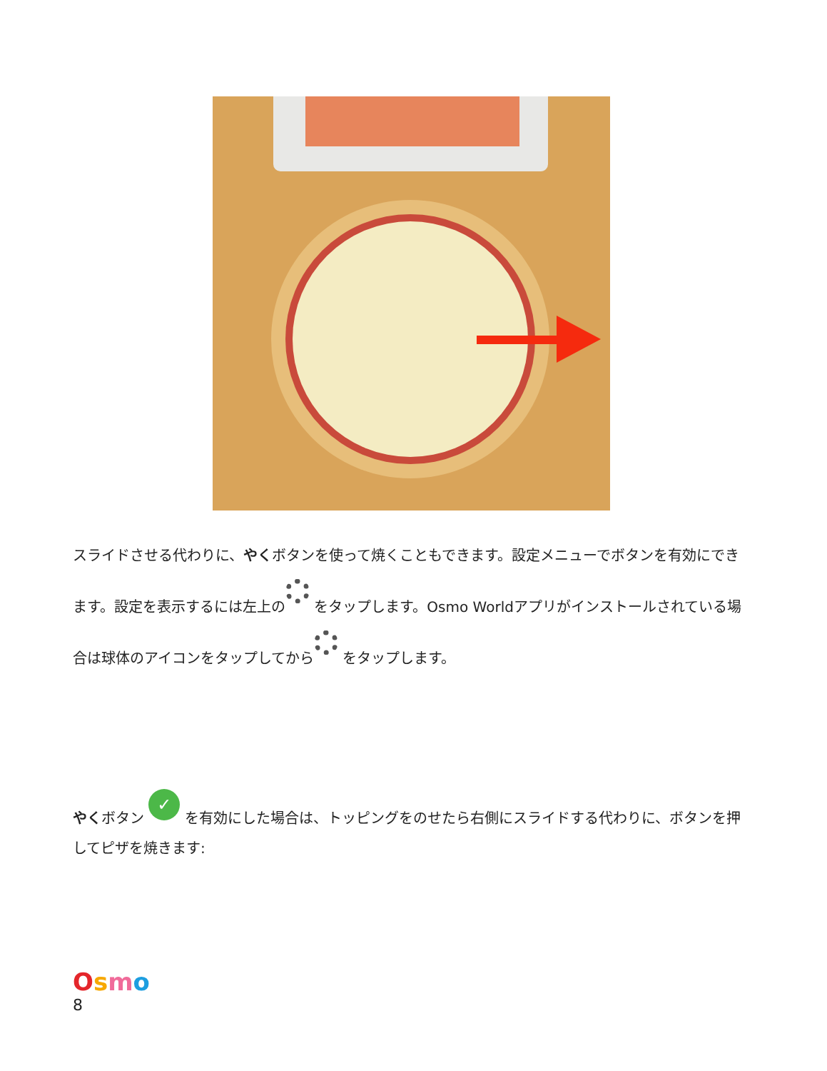スライドさせる代わりに、やくボタンを使って焼くこともできます。設定メニューでボタンを有効にできます。設定を表示するには左上の をタップします。Osmo Worldアプリがインストールされている場合は球体のアイコンをタップしてから をタップします。
やくボタン ✓ を有効にした場合は、トッピングをのせたら右側にスライドする代わりに、ボタンを押してピザを焼きます:
Osmo
8